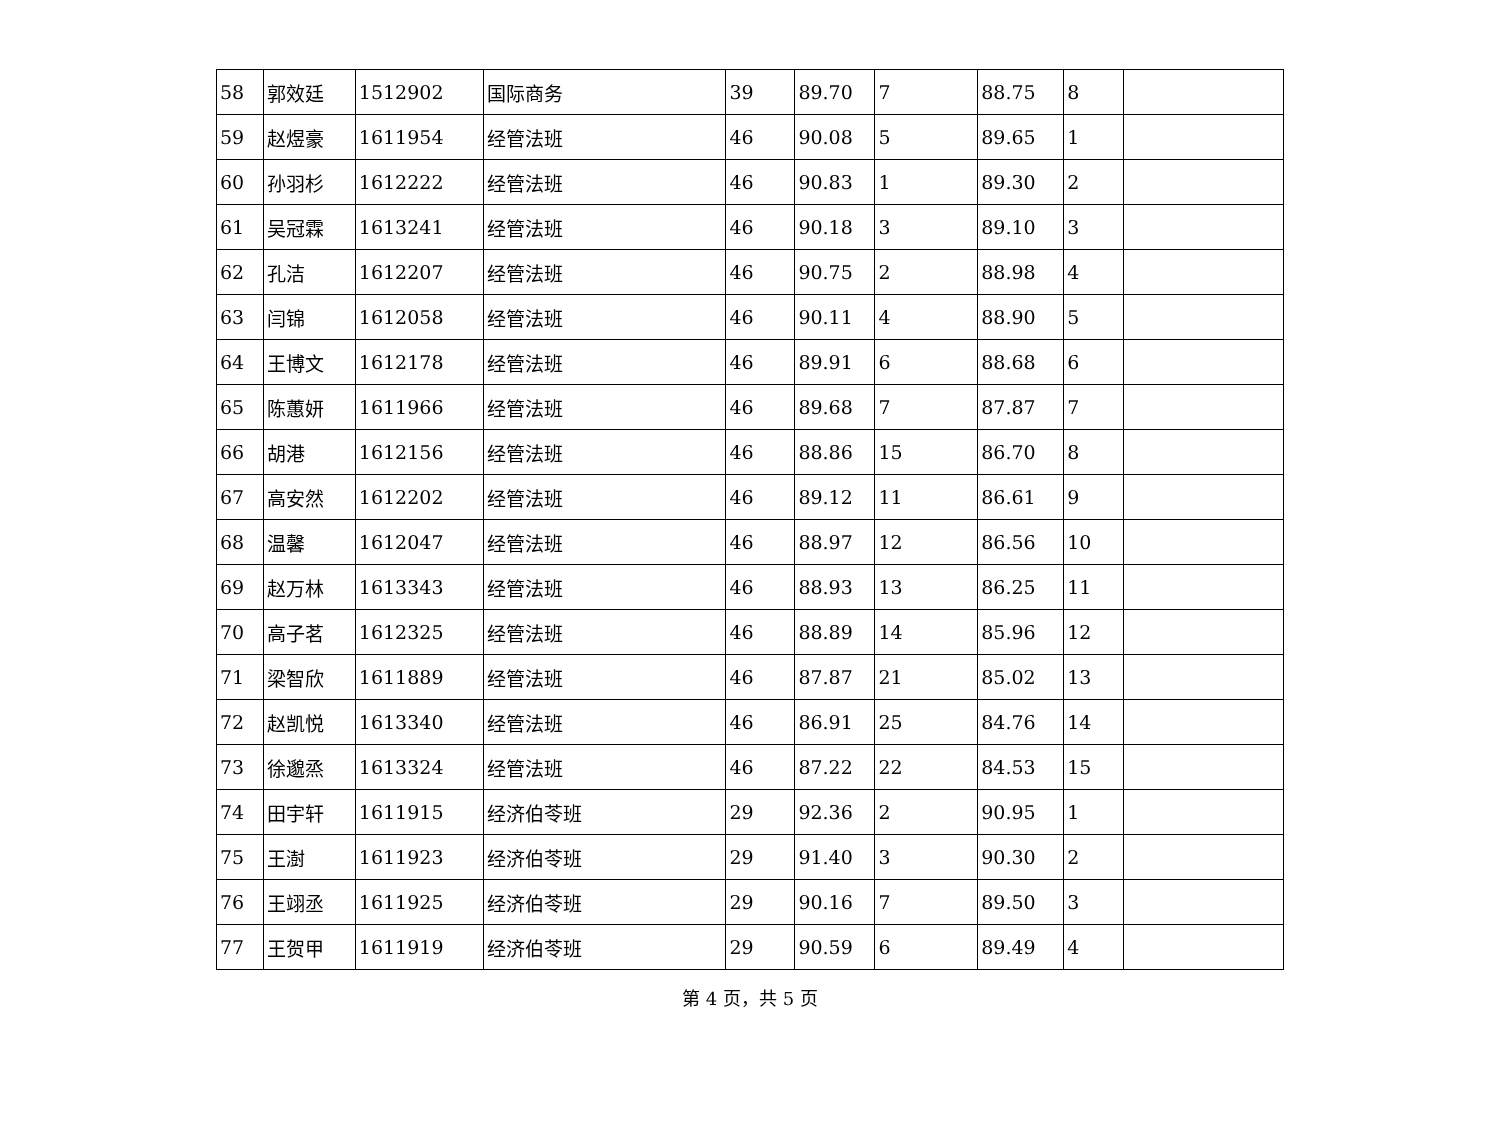| 58 | 郭效廷 | 1512902 | 国际商务 | 39 | 89.70 | 7 | 88.75 | 8 | |
| 59 | 赵煜豪 | 1611954 | 经管法班 | 46 | 90.08 | 5 | 89.65 | 1 | |
| 60 | 孙羽杉 | 1612222 | 经管法班 | 46 | 90.83 | 1 | 89.30 | 2 | |
| 61 | 吴冠霖 | 1613241 | 经管法班 | 46 | 90.18 | 3 | 89.10 | 3 | |
| 62 | 孔洁 | 1612207 | 经管法班 | 46 | 90.75 | 2 | 88.98 | 4 | |
| 63 | 闫锦 | 1612058 | 经管法班 | 46 | 90.11 | 4 | 88.90 | 5 | |
| 64 | 王博文 | 1612178 | 经管法班 | 46 | 89.91 | 6 | 88.68 | 6 | |
| 65 | 陈蕙妍 | 1611966 | 经管法班 | 46 | 89.68 | 7 | 87.87 | 7 | |
| 66 | 胡港 | 1612156 | 经管法班 | 46 | 88.86 | 15 | 86.70 | 8 | |
| 67 | 高安然 | 1612202 | 经管法班 | 46 | 89.12 | 11 | 86.61 | 9 | |
| 68 | 温馨 | 1612047 | 经管法班 | 46 | 88.97 | 12 | 86.56 | 10 | |
| 69 | 赵万林 | 1613343 | 经管法班 | 46 | 88.93 | 13 | 86.25 | 11 | |
| 70 | 高子茗 | 1612325 | 经管法班 | 46 | 88.89 | 14 | 85.96 | 12 | |
| 71 | 梁智欣 | 1611889 | 经管法班 | 46 | 87.87 | 21 | 85.02 | 13 | |
| 72 | 赵凯悦 | 1613340 | 经管法班 | 46 | 86.91 | 25 | 84.76 | 14 | |
| 73 | 徐邈烝 | 1613324 | 经管法班 | 46 | 87.22 | 22 | 84.53 | 15 | |
| 74 | 田宇轩 | 1611915 | 经济伯苓班 | 29 | 92.36 | 2 | 90.95 | 1 | |
| 75 | 王澍 | 1611923 | 经济伯苓班 | 29 | 91.40 | 3 | 90.30 | 2 | |
| 76 | 王翊丞 | 1611925 | 经济伯苓班 | 29 | 90.16 | 7 | 89.50 | 3 | |
| 77 | 王贺甲 | 1611919 | 经济伯苓班 | 29 | 90.59 | 6 | 89.49 | 4 | |
第 4 页，共 5 页